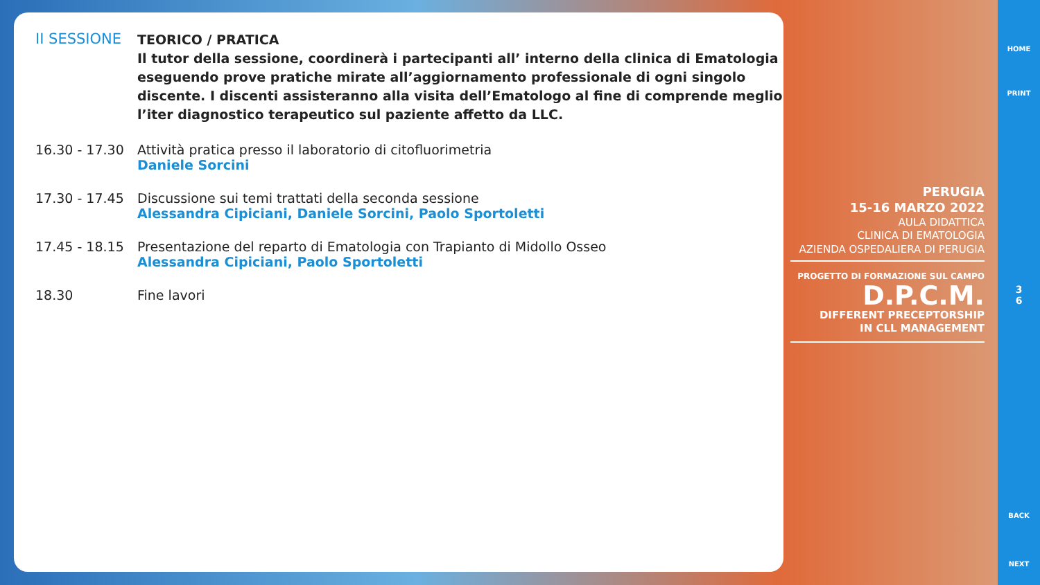II SESSIONE
TEORICO / PRATICA
Il tutor della sessione, coordinerà i partecipanti all’ interno della clinica di Ematologia eseguendo prove pratiche mirate all’aggiornamento professionale di ogni singolo discente. I discenti assisteranno alla visita dell’Ematologo al fine di comprende meglio l’iter diagnostico terapeutico sul paziente affetto da LLC.
16.30 - 17.30
Attività pratica presso il laboratorio di citofluorimetria
Daniele Sorcini
17.30 - 17.45
Discussione sui temi trattati della seconda sessione
Alessandra Cipiciani, Daniele Sorcini, Paolo Sportoletti
17.45 - 18.15
Presentazione del reparto di Ematologia con Trapianto di Midollo Osseo
Alessandra Cipiciani, Paolo Sportoletti
18.30 Fine lavori
PERUGIA
15-16 MARZO 2022
AULA DIDATTICA
CLINICA DI EMATOLOGIA
AZIENDA OSPEDALIERA DI PERUGIA
PROGETTO DI FORMAZIONE SUL CAMPO
D.P.C.M.
DIFFERENT PRECEPTORSHIP
IN CLL MANAGEMENT
HOME
PRINT
3
6
BACK
NEXT